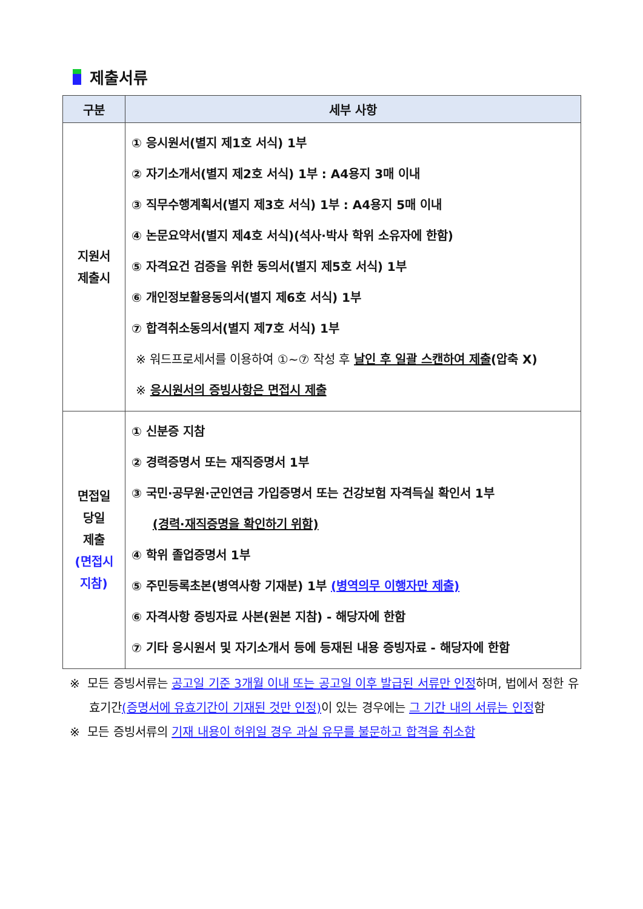제출서류
| 구분 | 세부 사항 |
| --- | --- |
| 지원서 제출시 | ① 응시원서(별지 제1호 서식) 1부 ② 자기소개서(별지 제2호 서식) 1부 : A4용지 3매 이내 ③ 직무수행계획서(별지 제3호 서식) 1부 : A4용지 5매 이내 ④ 논문요약서(별지 제4호 서식)(석사·박사 학위 소유자에 한함) ⑤ 자격요건 검증을 위한 동의서(별지 제5호 서식) 1부 ⑥ 개인정보활용동의서(별지 제6호 서식) 1부 ⑦ 합격취소동의서(별지 제7호 서식) 1부 ※ 워드프로세서를 이용하여 ①~⑦ 작성 후 날인 후 일괄 스캔하여 제출 (압축 X) ※ 응시원서의 증빙사항은 면접시 제출 |
| 면접일 당일 제출 (면접시 지참) | ① 신분증 지참 ② 경력증명서 또는 재직증명서 1부 ③ 국민·공무원·군인연금 가입증명서 또는 건강보험 자격득실 확인서 1부 (경력·재직증명을 확인하기 위함) ④ 학위 졸업증명서 1부 ⑤ 주민등록초본(병역사항 기재분) 1부 (병역의무 이행자만 제출) ⑥ 자격사항 증빙자료 사본(원본 지참) - 해당자에 한함 ⑦ 기타 응시원서 및 자기소개서 등에 등재된 내용 증빙자료 - 해당자에 한함 |
※ 모든 증빙서류는 공고일 기준 3개월 이내 또는 공고일 이후 발급된 서류만 인정하며, 법에서 정한 유효기간(증명서에 유효기간이 기재된 것만 인정) 이 있는 경우에는 그 기간 내의 서류는 인정함
※ 모든 증빙서류의 기재 내용이 허위일 경우 과실 유무를 불문하고 합격을 취소함